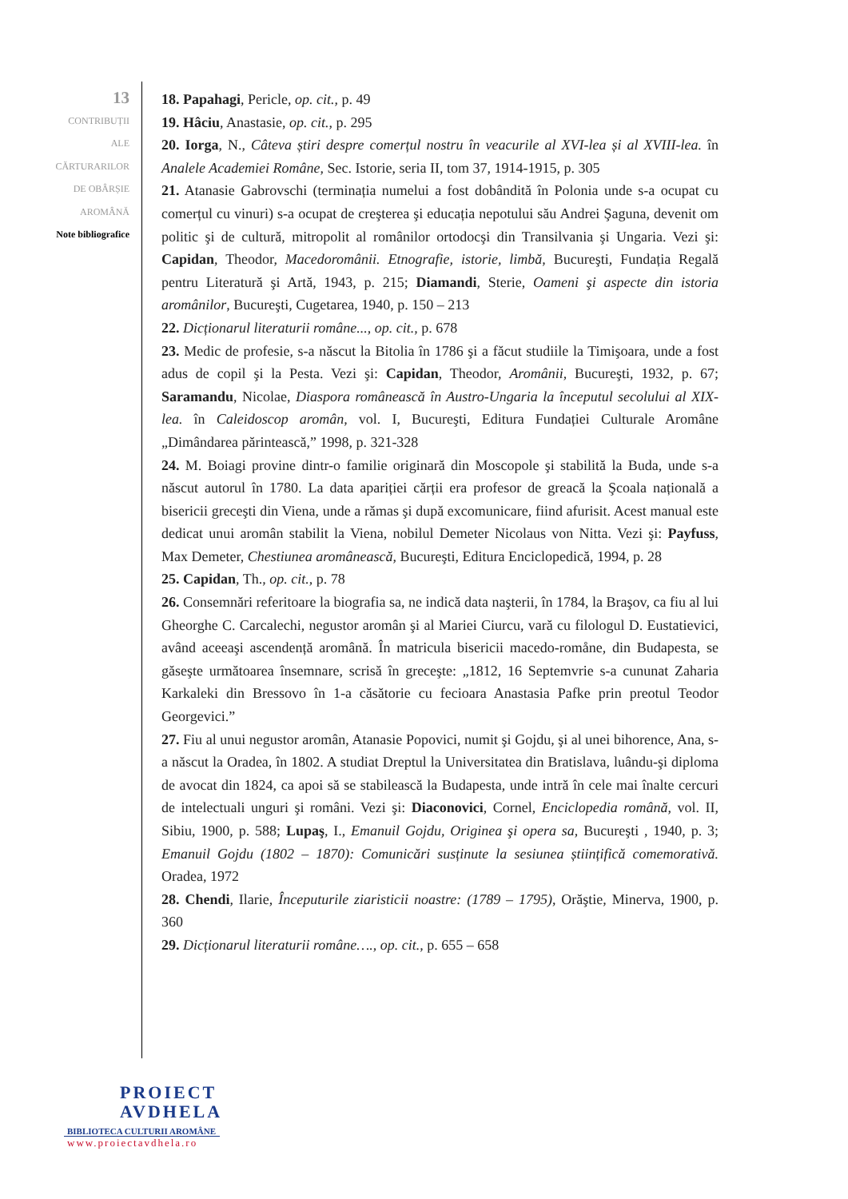13
CONTRIBUȚII
ALE
CĂRTURARILOR
DE OBÂRȘIE
AROMÂNĂ
Note bibliografice
18. Papahagi, Pericle, op. cit., p. 49
19. Hâciu, Anastasie, op. cit., p. 295
20. Iorga, N., Câteva știri despre comerțul nostru în veacurile al XVI-lea și al XVIII-lea. în Analele Academiei Române, Sec. Istorie, seria II, tom 37, 1914-1915, p. 305
21. Atanasie Gabrovschi (terminația numelui a fost dobândită în Polonia unde s-a ocupat cu comerțul cu vinuri) s-a ocupat de creşterea şi educația nepotului său Andrei Şaguna, devenit om politic şi de cultură, mitropolit al românilor ortodocşi din Transilvania şi Ungaria. Vezi şi: Capidan, Theodor, Macedoromânii. Etnografie, istorie, limbă, Bucureşti, Fundația Regală pentru Literatură şi Artă, 1943, p. 215; Diamandi, Sterie, Oameni şi aspecte din istoria aromânilor, Bucureşti, Cugetarea, 1940, p. 150 – 213
22. Dicționarul literaturii române..., op. cit., p. 678
23. Medic de profesie, s-a născut la Bitolia în 1786 şi a făcut studiile la Timişoara, unde a fost adus de copil şi la Pesta. Vezi şi: Capidan, Theodor, Aromânii, Bucureşti, 1932, p. 67; Saramandu, Nicolae, Diaspora românească în Austro-Ungaria la începutul secolului al XIX-lea. în Caleidoscop aromân, vol. I, Bucureşti, Editura Fundației Culturale Aromâne „Dimândarea părintească,” 1998, p. 321-328
24. M. Boiagi provine dintr-o familie originară din Moscopole şi stabilită la Buda, unde s-a născut autorul în 1780. La data apariției cărții era profesor de greacă la Şcoala națională a bisericii greceşti din Viena, unde a rămas şi după excomunicare, fiind afurisit. Acest manual este dedicat unui aromân stabilit la Viena, nobilul Demeter Nicolaus von Nitta. Vezi şi: Payfuss, Max Demeter, Chestiunea aromânească, Bucureşti, Editura Enciclopedică, 1994, p. 28
25. Capidan, Th., op. cit., p. 78
26. Consemnări referitoare la biografia sa, ne indică data naşterii, în 1784, la Braşov, ca fiu al lui Gheorghe C. Carcalechi, negustor aromân şi al Mariei Ciurcu, vară cu filologul D. Eustatievici, având aceeaşi ascendență aromână. În matricula bisericii macedo-romåne, din Budapesta, se găseşte următoarea însemnare, scrisă în greceşte: „1812, 16 Septemvrie s-a cununat Zaharia Karkaleki din Bressovo în 1-a căsătorie cu fecioara Anastasia Pafke prin preotul Teodor Georgevici.”
27. Fiu al unui negustor aromân, Atanasie Popovici, numit şi Gojdu, şi al unei bihorence, Ana, s-a născut la Oradea, în 1802. A studiat Dreptul la Universitatea din Bratislava, luându-şi diploma de avocat din 1824, ca apoi să se stabilească la Budapesta, unde intră în cele mai înalte cercuri de intelectuali unguri şi români. Vezi şi: Diaconovici, Cornel, Enciclopedia română, vol. II, Sibiu, 1900, p. 588; Lupaş, I., Emanuil Gojdu, Originea şi opera sa, Bucureşti , 1940, p. 3; Emanuil Gojdu (1802 – 1870): Comunicări susținute la sesiunea științifică comemorativă. Oradea, 1972
28. Chendi, Ilarie, Începuturile ziaristicii noastre: (1789 – 1795), Orăştie, Minerva, 1900, p. 360
29. Dicționarul literaturii române…., op. cit., p. 655 – 658
PROIECT
AVDHELA
BIBLIOTECA CULTURII AROMÂNE
www.proiectavdhela.ro